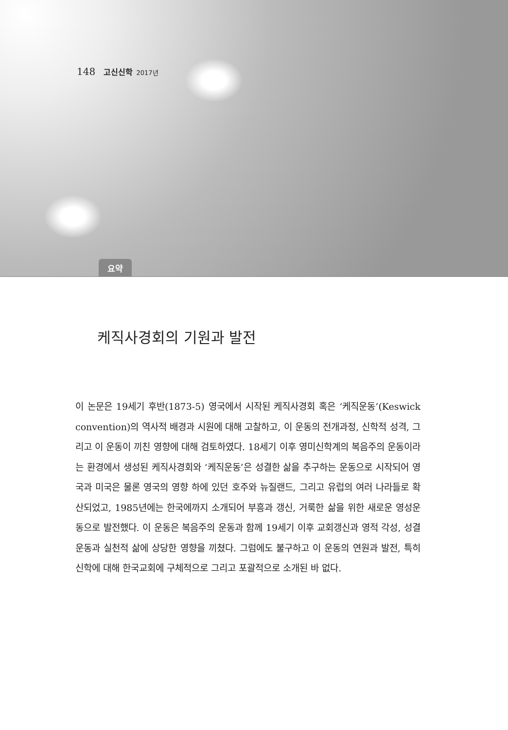148 고신신학 2017년
요약
케직사경회의 기원과 발전
이 논문은 19세기 후반(1873-5) 영국에서 시작된 케직사경회 혹은 ‘케직운동’(Keswick convention)의 역사적 배경과 시원에 대해 고찰하고, 이 운동의 전개과정, 신학적 성격, 그리고 이 운동이 끼친 영향에 대해 검토하였다. 18세기 이후 영미신학계의 복음주의 운동이라는 환경에서 생성된 케직사경회와 ‘케직운동’은 성결한 삶을 추구하는 운동으로 시작되어 영국과 미국은 물론 영국의 영향 하에 있던 호주와 뉴질랜드, 그리고 유럽의 여러 나라들로 확산되었고, 1985년에는 한국에까지 소개되어 부흥과 갱신, 거룩한 삶을 위한 새로운 영성운동으로 발전했다. 이 운동은 복음주의 운동과 함께 19세기 이후 교회갱신과 영적 각성, 성결운동과 실천적 삶에 상당한 영향을 끼쳤다. 그럼에도 불구하고 이 운동의 연원과 발전, 특히 신학에 대해 한국교회에 구체적으로 그리고 포괄적으로 소개된 바 없다.